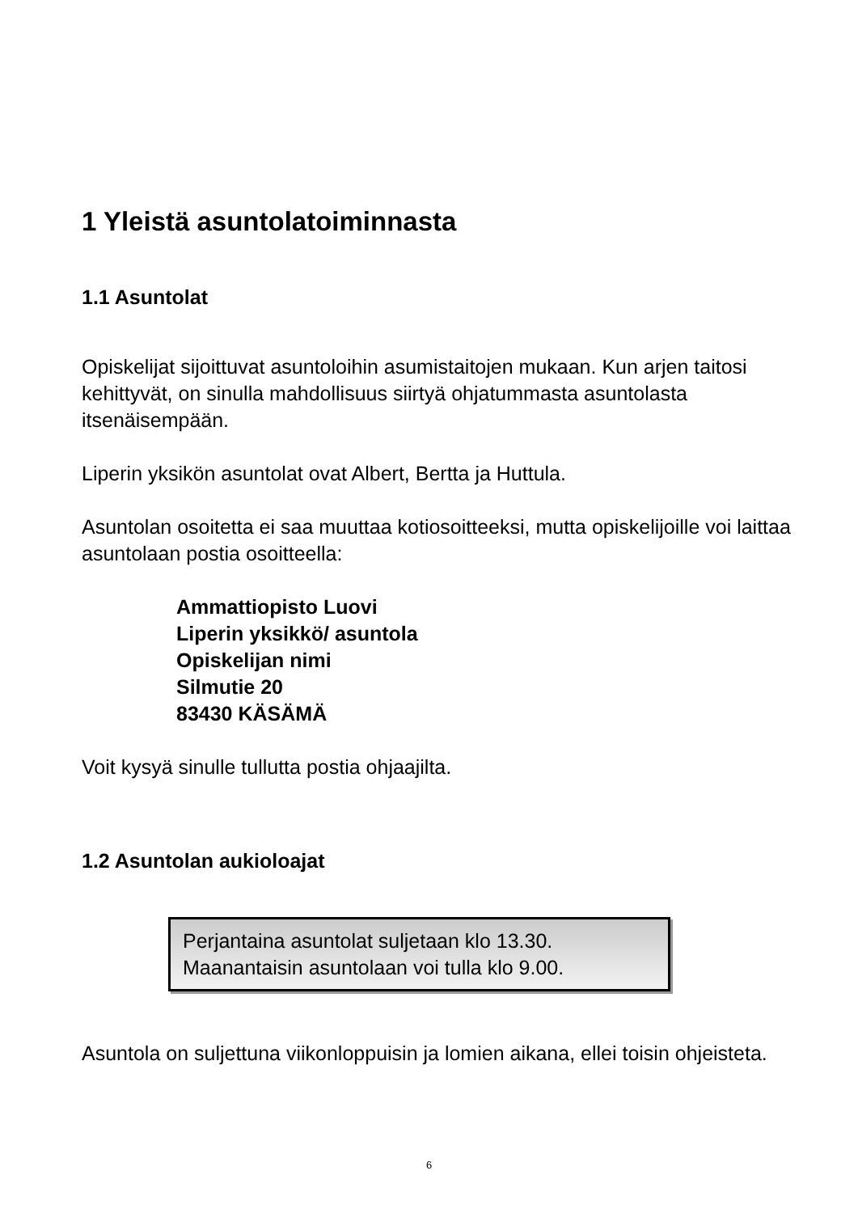1 Yleistä asuntolatoiminnasta
1.1 Asuntolat
Opiskelijat sijoittuvat asuntoloihin asumistaitojen mukaan. Kun arjen taitosi kehittyvät, on sinulla mahdollisuus siirtyä ohjatummasta asuntolasta itsenäisempään.
Liperin yksikön asuntolat ovat Albert, Bertta ja Huttula.
Asuntolan osoitetta ei saa muuttaa kotiosoitteeksi, mutta opiskelijoille voi laittaa asuntolaan postia osoitteella:
Ammattiopisto Luovi
Liperin yksikkö/ asuntola
Opiskelijan nimi
Silmutie 20
83430 KÄSÄMÄ
Voit kysyä sinulle tullutta postia ohjaajilta.
1.2 Asuntolan aukioloajat
Perjantaina asuntolat suljetaan klo 13.30.
Maanantaisin asuntolaan voi tulla klo 9.00.
Asuntola on suljettuna viikonloppuisin ja lomien aikana, ellei toisin ohjeisteta.
6